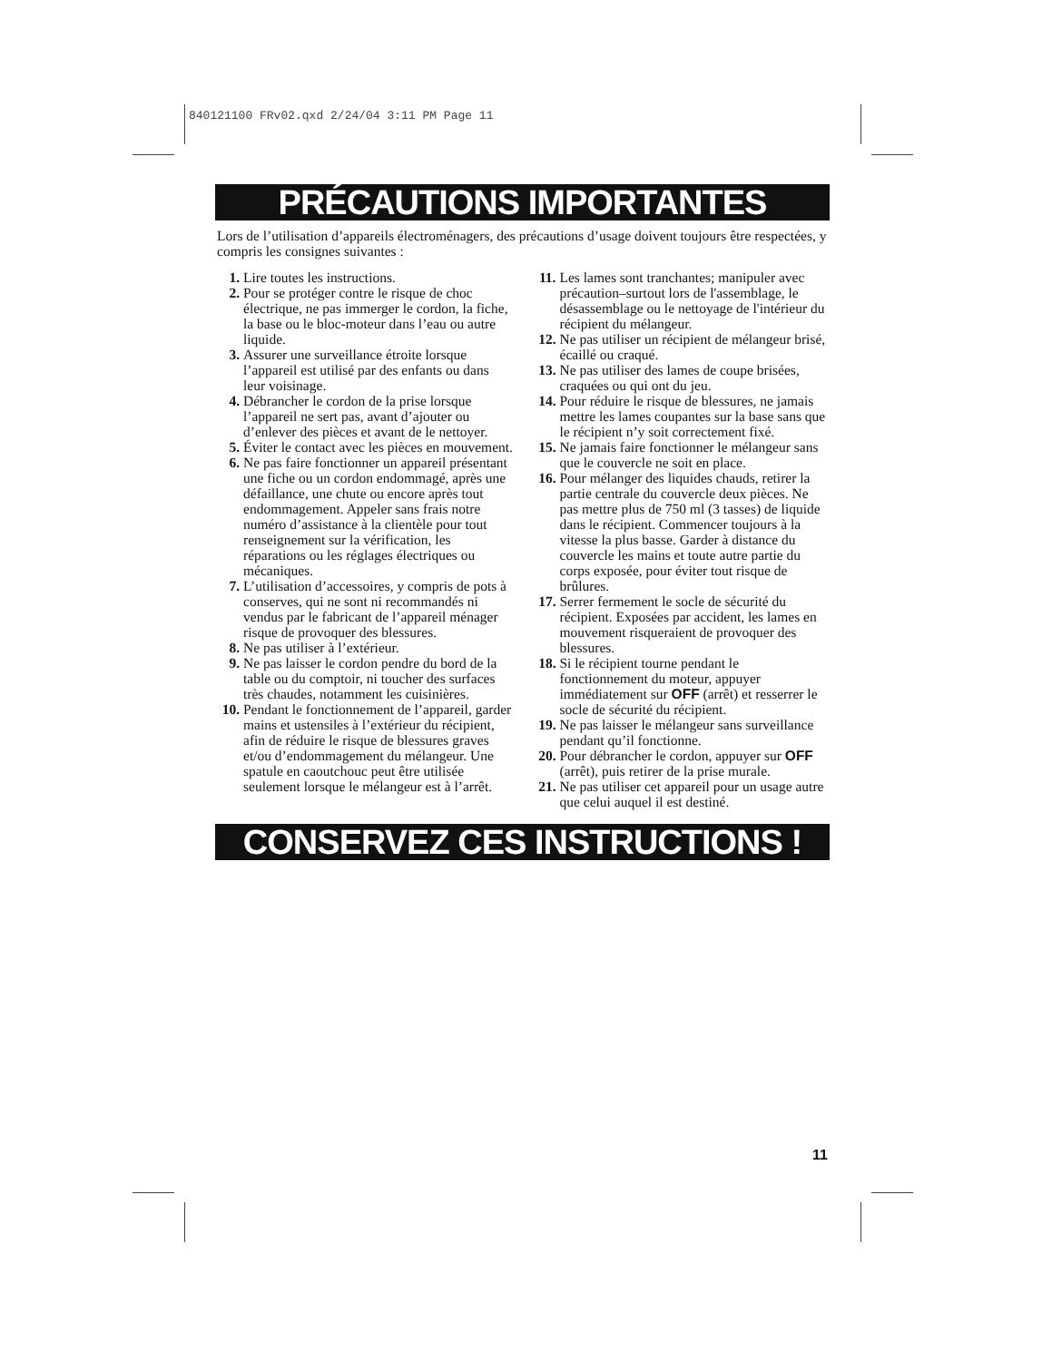840121100 FRv02.qxd 2/24/04 3:11 PM Page 11
PRÉCAUTIONS IMPORTANTES
Lors de l’utilisation d’appareils électroménagers, des précautions d’usage doivent toujours être respectées, y compris les consignes suivantes :
1. Lire toutes les instructions.
2. Pour se protéger contre le risque de choc électrique, ne pas immerger le cordon, la fiche, la base ou le bloc-moteur dans l’eau ou autre liquide.
3. Assurer une surveillance étroite lorsque l’appareil est utilisé par des enfants ou dans leur voisinage.
4. Débrancher le cordon de la prise lorsque l’appareil ne sert pas, avant d’ajouter ou d’enlever des pièces et avant de le nettoyer.
5. Éviter le contact avec les pièces en mouvement.
6. Ne pas faire fonctionner un appareil présentant une fiche ou un cordon endommagé, après une défaillance, une chute ou encore après tout endommagement. Appeler sans frais notre numéro d’assistance à la clientèle pour tout renseignement sur la vérification, les réparations ou les réglages électriques ou mécaniques.
7. L’utilisation d’accessoires, y compris de pots à conserves, qui ne sont ni recommandés ni vendus par le fabricant de l’appareil ménager risque de provoquer des blessures.
8. Ne pas utiliser à l’extérieur.
9. Ne pas laisser le cordon pendre du bord de la table ou du comptoir, ni toucher des surfaces très chaudes, notamment les cuisinières.
10. Pendant le fonctionnement de l’appareil, garder mains et ustensiles à l’extérieur du récipient, afin de réduire le risque de blessures graves et/ou d’endommagement du mélangeur. Une spatule en caoutchouc peut être utilisée seulement lorsque le mélangeur est à l’arrêt.
11. Les lames sont tranchantes; manipuler avec précaution–surtout lors de l'assemblage, le désassemblage ou le nettoyage de l'intérieur du récipient du mélangeur.
12. Ne pas utiliser un récipient de mélangeur brisé, écaillé ou craqué.
13. Ne pas utiliser des lames de coupe brisées, craquées ou qui ont du jeu.
14. Pour réduire le risque de blessures, ne jamais mettre les lames coupantes sur la base sans que le récipient n’y soit correctement fixé.
15. Ne jamais faire fonctionner le mélangeur sans que le couvercle ne soit en place.
16. Pour mélanger des liquides chauds, retirer la partie centrale du couvercle deux pièces. Ne pas mettre plus de 750 ml (3 tasses) de liquide dans le récipient. Commencer toujours à la vitesse la plus basse. Garder à distance du couvercle les mains et toute autre partie du corps exposée, pour éviter tout risque de brûlures.
17. Serrer fermement le socle de sécurité du récipient. Exposées par accident, les lames en mouvement risqueraient de provoquer des blessures.
18. Si le récipient tourne pendant le fonctionnement du moteur, appuyer immédiatement sur OFF (arrêt) et resserrer le socle de sécurité du récipient.
19. Ne pas laisser le mélangeur sans surveillance pendant qu’il fonctionne.
20. Pour débrancher le cordon, appuyer sur OFF (arrêt), puis retirer de la prise murale.
21. Ne pas utiliser cet appareil pour un usage autre que celui auquel il est destiné.
CONSERVEZ CES INSTRUCTIONS !
11